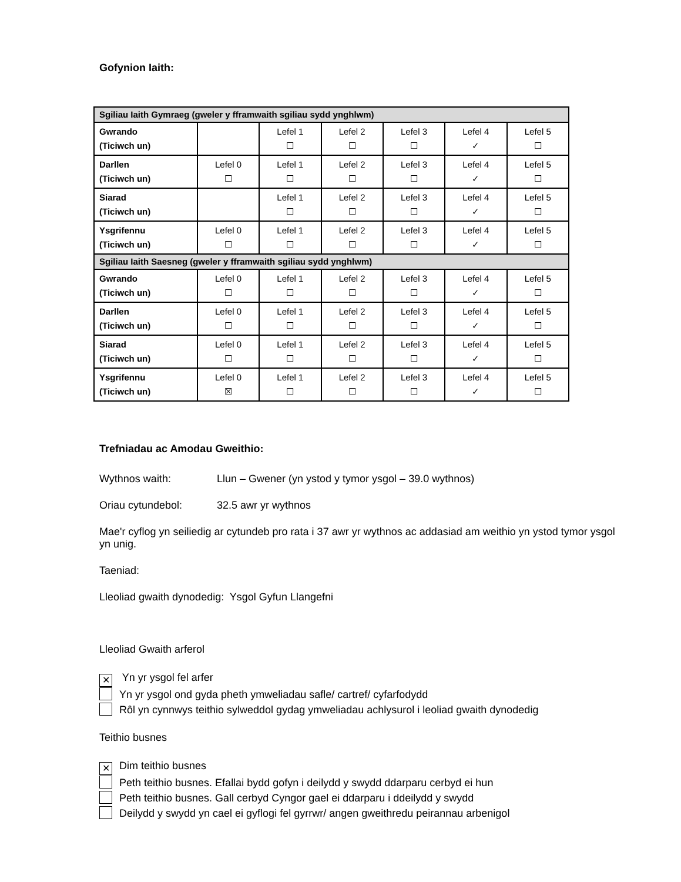Gofynion Iaith:
| Sgiliau Iaith Gymraeg (gweler y fframwaith sgiliau sydd ynghlwm) | | | | | | |
| Gwrando (Ticiwch un) | | Lefel 1 ☐ | Lefel 2 ☐ | Lefel 3 ☐ | Lefel 4 ✓ | Lefel 5 ☐ |
| Darllen (Ticiwch un) | Lefel 0 ☐ | Lefel 1 ☐ | Lefel 2 ☐ | Lefel 3 ☐ | Lefel 4 ✓ | Lefel 5 ☐ |
| Siarad (Ticiwch un) | | Lefel 1 ☐ | Lefel 2 ☐ | Lefel 3 ☐ | Lefel 4 ✓ | Lefel 5 ☐ |
| Ysgrifennu (Ticiwch un) | Lefel 0 ☐ | Lefel 1 ☐ | Lefel 2 ☐ | Lefel 3 ☐ | Lefel 4 ✓ | Lefel 5 ☐ |
| Sgiliau Iaith Saesneg (gweler y fframwaith sgiliau sydd ynghlwm) | | | | | | |
| Gwrando (Ticiwch un) | Lefel 0 ☐ | Lefel 1 ☐ | Lefel 2 ☐ | Lefel 3 ☐ | Lefel 4 ✓ | Lefel 5 ☐ |
| Darllen (Ticiwch un) | Lefel 0 ☐ | Lefel 1 ☐ | Lefel 2 ☐ | Lefel 3 ☐ | Lefel 4 ✓ | Lefel 5 ☐ |
| Siarad (Ticiwch un) | Lefel 0 ☐ | Lefel 1 ☐ | Lefel 2 ☐ | Lefel 3 ☐ | Lefel 4 ✓ | Lefel 5 ☐ |
| Ysgrifennu (Ticiwch un) | Lefel 0 ☒ | Lefel 1 ☐ | Lefel 2 ☐ | Lefel 3 ☐ | Lefel 4 ✓ | Lefel 5 ☐ |
Trefniadau ac Amodau Gweithio:
Wythnos waith: Llun – Gwener (yn ystod y tymor ysgol – 39.0 wythnos)
Oriau cytundebol: 32.5 awr yr wythnos
Mae'r cyflog yn seiliedig ar cytundeb pro rata i 37 awr yr wythnos ac addasiad am weithio yn ystod tymor ysgol yn unig.
Taeniad:
Lleoliad gwaith dynodedig: Ysgol Gyfun Llangefni
Lleoliad Gwaith arferol
✕ Yn yr ysgol fel arfer
Yn yr ysgol ond gyda pheth ymweliadau safle/ cartref/ cyfarfodydd
Rôl yn cynnwys teithio sylweddol gydag ymweliadau achlysurol i leoliad gwaith dynodedig
Teithio busnes
✕ Dim teithio busnes
Peth teithio busnes. Efallai bydd gofyn i deilydd y swydd ddarparu cerbyd ei hun
Peth teithio busnes. Gall cerbyd Cyngor gael ei ddarparu i ddeilydd y swydd
Deilydd y swydd yn cael ei gyflogi fel gyrrwr/ angen gweithredu peirannau arbenigol